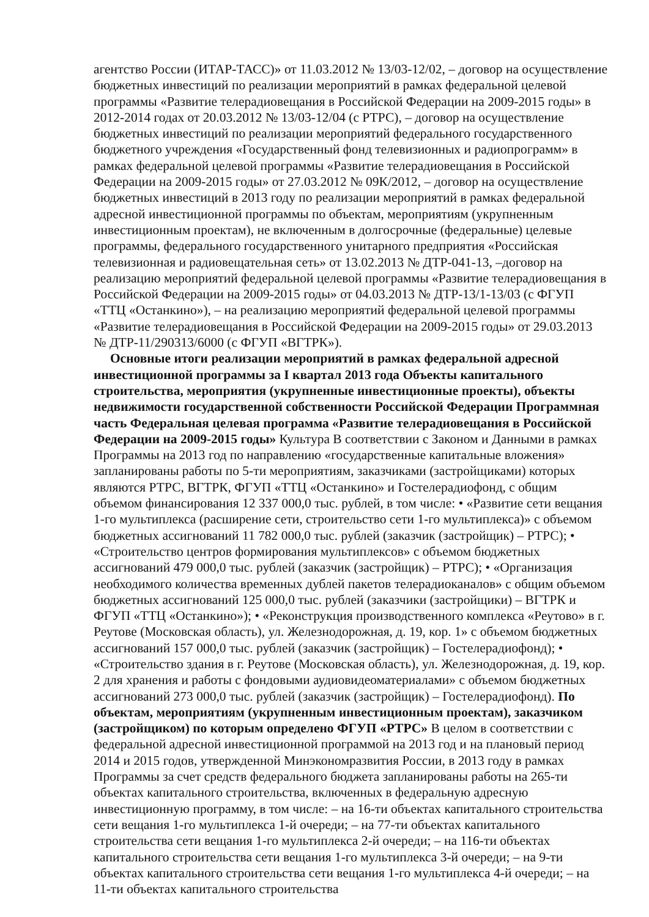агентство России (ИТАР-ТАСС)» от 11.03.2012 № 13/03-12/02, – договор на осуществление бюджетных инвестиций по реализации мероприятий в рамках федеральной целевой программы «Развитие телерадиовещания в Российской Федерации на 2009-2015 годы» в 2012-2014 годах от 20.03.2012 № 13/03-12/04 (с РТРС), – договор на осуществление бюджетных инвестиций по реализации мероприятий федерального государственного бюджетного учреждения «Государственный фонд телевизионных и радиопрограмм» в рамках федеральной целевой программы «Развитие телерадиовещания в Российской Федерации на 2009-2015 годы» от 27.03.2012 № 09К/2012, – договор на осуществление бюджетных инвестиций в 2013 году по реализации мероприятий в рамках федеральной адресной инвестиционной программы по объектам, мероприятиям (укрупненным инвестиционным проектам), не включенным в долгосрочные (федеральные) целевые программы, федерального государственного унитарного предприятия «Российская телевизионная и радиовещательная сеть» от 13.02.2013 № ДТР-041-13, –договор на реализацию мероприятий федеральной целевой программы «Развитие телерадиовещания в Российской Федерации на 2009-2015 годы» от 04.03.2013 № ДТР-13/1-13/03 (с ФГУП «ТТЦ «Останкино»), – на реализацию мероприятий федеральной целевой программы «Развитие телерадиовещания в Российской Федерации на 2009-2015 годы» от 29.03.2013 № ДТР-11/290313/6000 (с ФГУП «ВГТРК»).
Основные итоги реализации мероприятий в рамках федеральной адресной инвестиционной программы за I квартал 2013 года Объекты капитального строительства, мероприятия (укрупненные инвестиционные проекты), объекты недвижимости государственной собственности Российской Федерации Программная часть Федеральная целевая программа «Развитие телерадиовещания в Российской Федерации на 2009-2015 годы» Культура В соответствии с Законом и Данными в рамках Программы на 2013 год по направлению «государственные капитальные вложения» запланированы работы по 5-ти мероприятиям, заказчиками (застройщиками) которых являются РТРС, ВГТРК, ФГУП «ТТЦ «Останкино» и Гостелерадиофонд, с общим объемом финансирования 12 337 000,0 тыс. рублей, в том числе: • «Развитие сети вещания 1-го мультиплекса (расширение сети, строительство сети 1-го мультиплекса)» с объемом бюджетных ассигнований 11 782 000,0 тыс. рублей (заказчик (застройщик) – РТРС); • «Строительство центров формирования мультиплексов» с объемом бюджетных ассигнований 479 000,0 тыс. рублей (заказчик (застройщик) – РТРС); • «Организация необходимого количества временных дублей пакетов телерадиоканалов» с общим объемом бюджетных ассигнований 125 000,0 тыс. рублей (заказчики (застройщики) – ВГТРК и ФГУП «ТТЦ «Останкино»); • «Реконструкция производственного комплекса «Реутово» в г. Реутове (Московская область), ул. Железнодорожная, д. 19, кор. 1» с объемом бюджетных ассигнований 157 000,0 тыс. рублей (заказчик (застройщик) – Гостелерадиофонд); • «Строительство здания в г. Реутове (Московская область), ул. Железнодорожная, д. 19, кор. 2 для хранения и работы с фондовыми аудиовидеоматериалами» с объемом бюджетных ассигнований 273 000,0 тыс. рублей (заказчик (застройщик) – Гостелерадиофонд). По объектам, мероприятиям (укрупненным инвестиционным проектам), заказчиком (застройщиком) по которым определено ФГУП «РТРС» В целом в соответствии с федеральной адресной инвестиционной программой на 2013 год и на плановый период 2014 и 2015 годов, утвержденной Минэкономразвития России, в 2013 году в рамках Программы за счет средств федерального бюджета запланированы работы на 265-ти объектах капитального строительства, включенных в федеральную адресную инвестиционную программу, в том числе: – на 16-ти объектах капитального строительства сети вещания 1-го мультиплекса 1-й очереди; – на 77-ти объектах капитального строительства сети вещания 1-го мультиплекса 2-й очереди; – на 116-ти объектах капитального строительства сети вещания 1-го мультиплекса 3-й очереди; – на 9-ти объектах капитального строительства сети вещания 1-го мультиплекса 4-й очереди; – на 11-ти объектах капитального строительства